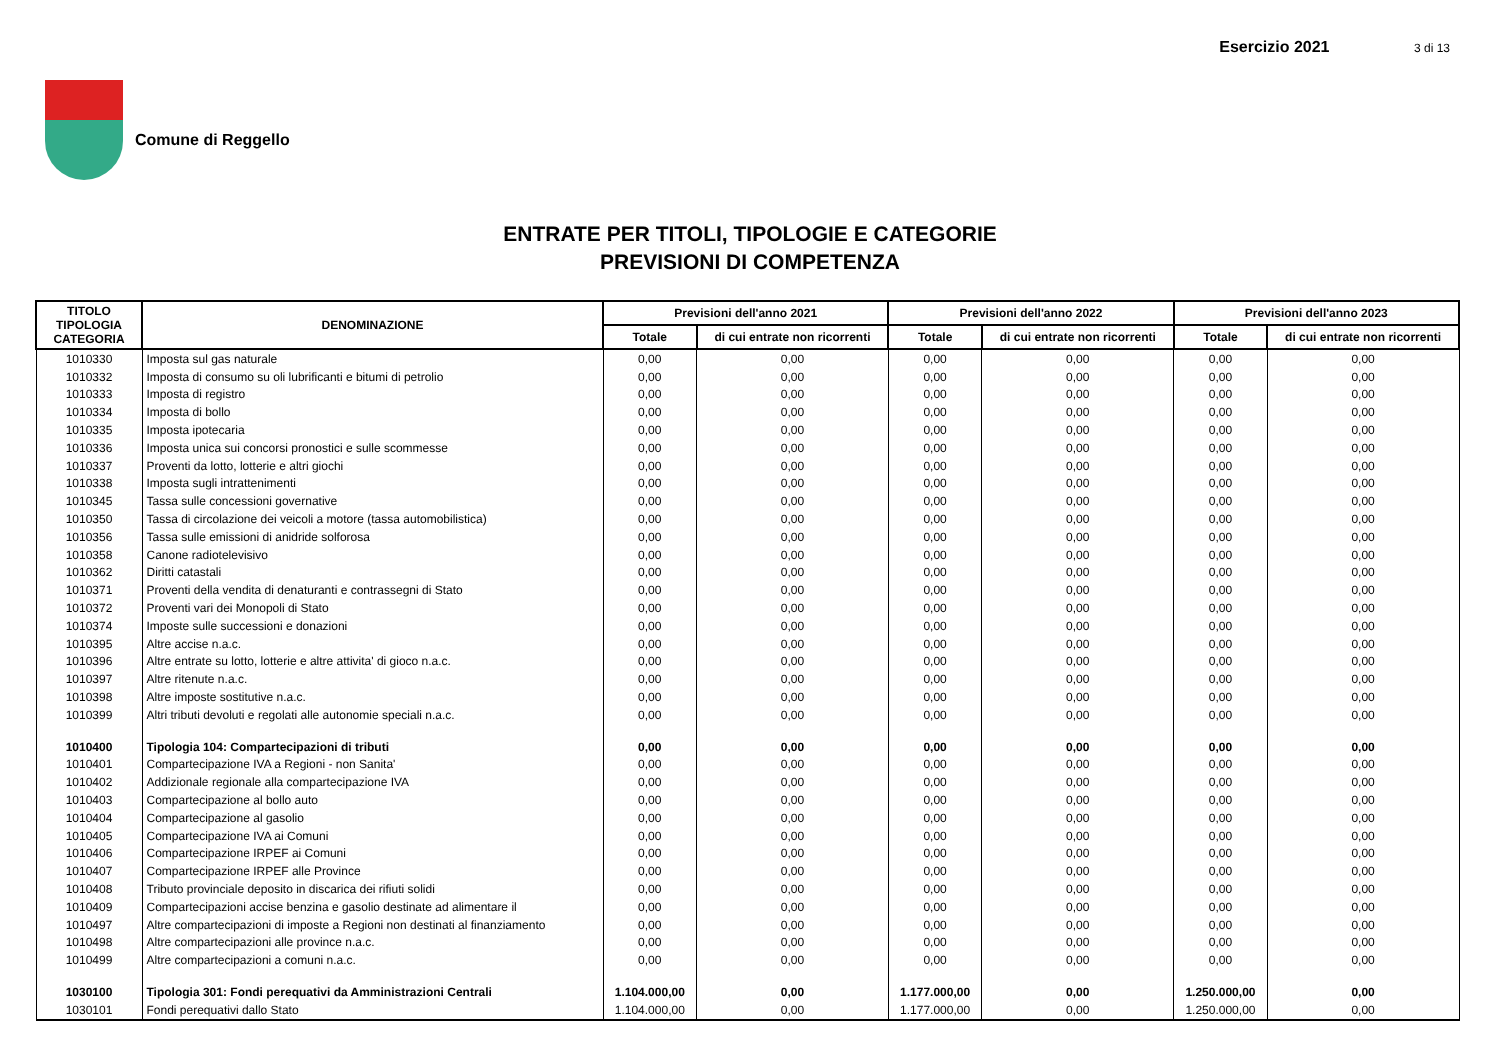Comune di Reggello
Esercizio 2021 3 di 13
ENTRATE PER TITOLI, TIPOLOGIE E CATEGORIE
PREVISIONI DI COMPETENZA
| TITOLO TIPOLOGIA CATEGORIA | DENOMINAZIONE | Previsioni dell'anno 2021 | | Previsioni dell'anno 2022 | | Previsioni dell'anno 2023 | |
| --- | --- | --- | --- | --- | --- | --- | --- |
| | | Totale | di cui entrate non ricorrenti | Totale | di cui entrate non ricorrenti | Totale | di cui entrate non ricorrenti |
| 1010330 | Imposta sul gas naturale | 0,00 | 0,00 | 0,00 | 0,00 | 0,00 | 0,00 |
| 1010332 | Imposta di consumo su oli lubrificanti e bitumi di petrolio | 0,00 | 0,00 | 0,00 | 0,00 | 0,00 | 0,00 |
| 1010333 | Imposta di registro | 0,00 | 0,00 | 0,00 | 0,00 | 0,00 | 0,00 |
| 1010334 | Imposta di bollo | 0,00 | 0,00 | 0,00 | 0,00 | 0,00 | 0,00 |
| 1010335 | Imposta ipotecaria | 0,00 | 0,00 | 0,00 | 0,00 | 0,00 | 0,00 |
| 1010336 | Imposta unica sui concorsi pronostici e sulle scommesse | 0,00 | 0,00 | 0,00 | 0,00 | 0,00 | 0,00 |
| 1010337 | Proventi da lotto, lotterie e altri giochi | 0,00 | 0,00 | 0,00 | 0,00 | 0,00 | 0,00 |
| 1010338 | Imposta sugli intrattenimenti | 0,00 | 0,00 | 0,00 | 0,00 | 0,00 | 0,00 |
| 1010345 | Tassa sulle concessioni governative | 0,00 | 0,00 | 0,00 | 0,00 | 0,00 | 0,00 |
| 1010350 | Tassa di circolazione dei veicoli a motore (tassa automobilistica) | 0,00 | 0,00 | 0,00 | 0,00 | 0,00 | 0,00 |
| 1010356 | Tassa sulle emissioni di anidride solforosa | 0,00 | 0,00 | 0,00 | 0,00 | 0,00 | 0,00 |
| 1010358 | Canone radiotelevisivo | 0,00 | 0,00 | 0,00 | 0,00 | 0,00 | 0,00 |
| 1010362 | Diritti catastali | 0,00 | 0,00 | 0,00 | 0,00 | 0,00 | 0,00 |
| 1010371 | Proventi della vendita di denaturanti e contrassegni di Stato | 0,00 | 0,00 | 0,00 | 0,00 | 0,00 | 0,00 |
| 1010372 | Proventi vari dei Monopoli di Stato | 0,00 | 0,00 | 0,00 | 0,00 | 0,00 | 0,00 |
| 1010374 | Imposte sulle successioni e donazioni | 0,00 | 0,00 | 0,00 | 0,00 | 0,00 | 0,00 |
| 1010395 | Altre accise n.a.c. | 0,00 | 0,00 | 0,00 | 0,00 | 0,00 | 0,00 |
| 1010396 | Altre entrate su lotto, lotterie e altre attivita' di gioco n.a.c. | 0,00 | 0,00 | 0,00 | 0,00 | 0,00 | 0,00 |
| 1010397 | Altre ritenute n.a.c. | 0,00 | 0,00 | 0,00 | 0,00 | 0,00 | 0,00 |
| 1010398 | Altre imposte sostitutive n.a.c. | 0,00 | 0,00 | 0,00 | 0,00 | 0,00 | 0,00 |
| 1010399 | Altri tributi devoluti e regolati alle autonomie speciali n.a.c. | 0,00 | 0,00 | 0,00 | 0,00 | 0,00 | 0,00 |
| 1010400 | Tipologia 104: Compartecipazioni di tributi | 0,00 | 0,00 | 0,00 | 0,00 | 0,00 | 0,00 |
| 1010401 | Compartecipazione IVA a Regioni - non Sanita' | 0,00 | 0,00 | 0,00 | 0,00 | 0,00 | 0,00 |
| 1010402 | Addizionale regionale alla compartecipazione IVA | 0,00 | 0,00 | 0,00 | 0,00 | 0,00 | 0,00 |
| 1010403 | Compartecipazione al bollo auto | 0,00 | 0,00 | 0,00 | 0,00 | 0,00 | 0,00 |
| 1010404 | Compartecipazione al gasolio | 0,00 | 0,00 | 0,00 | 0,00 | 0,00 | 0,00 |
| 1010405 | Compartecipazione IVA ai Comuni | 0,00 | 0,00 | 0,00 | 0,00 | 0,00 | 0,00 |
| 1010406 | Compartecipazione IRPEF ai Comuni | 0,00 | 0,00 | 0,00 | 0,00 | 0,00 | 0,00 |
| 1010407 | Compartecipazione IRPEF alle Province | 0,00 | 0,00 | 0,00 | 0,00 | 0,00 | 0,00 |
| 1010408 | Tributo provinciale deposito in discarica dei rifiuti solidi | 0,00 | 0,00 | 0,00 | 0,00 | 0,00 | 0,00 |
| 1010409 | Compartecipazioni accise benzina e gasolio destinate ad alimentare il | 0,00 | 0,00 | 0,00 | 0,00 | 0,00 | 0,00 |
| 1010497 | Altre compartecipazioni di imposte a Regioni non destinati al finanziamento | 0,00 | 0,00 | 0,00 | 0,00 | 0,00 | 0,00 |
| 1010498 | Altre compartecipazioni alle province n.a.c. | 0,00 | 0,00 | 0,00 | 0,00 | 0,00 | 0,00 |
| 1010499 | Altre compartecipazioni a comuni n.a.c. | 0,00 | 0,00 | 0,00 | 0,00 | 0,00 | 0,00 |
| 1030100 | Tipologia 301: Fondi perequativi da Amministrazioni Centrali | 1.104.000,00 | 0,00 | 1.177.000,00 | 0,00 | 1.250.000,00 | 0,00 |
| 1030101 | Fondi perequativi dallo Stato | 1.104.000,00 | 0,00 | 1.177.000,00 | 0,00 | 1.250.000,00 | 0,00 |